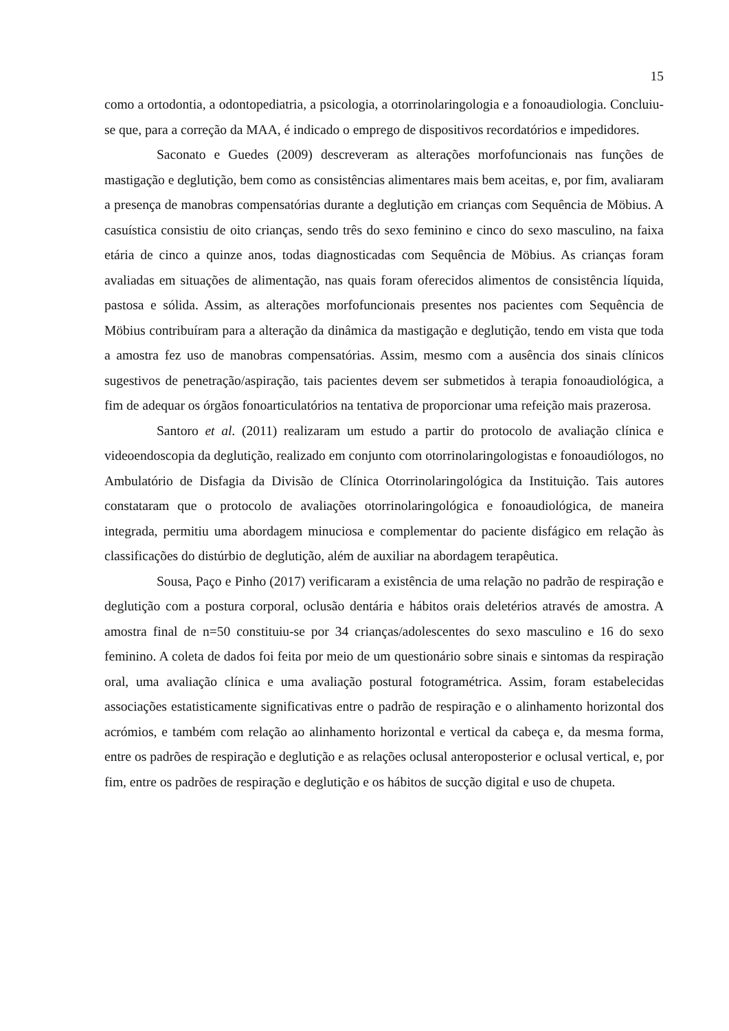15
como a ortodontia, a odontopediatria, a psicologia, a otorrinolaringologia e a fonoaudiologia. Concluiu-se que, para a correção da MAA, é indicado o emprego de dispositivos recordatórios e impedidores.
Saconato e Guedes (2009) descreveram as alterações morfofuncionais nas funções de mastigação e deglutição, bem como as consistências alimentares mais bem aceitas, e, por fim, avaliaram a presença de manobras compensatórias durante a deglutição em crianças com Sequência de Möbius. A casuística consistiu de oito crianças, sendo três do sexo feminino e cinco do sexo masculino, na faixa etária de cinco a quinze anos, todas diagnosticadas com Sequência de Möbius. As crianças foram avaliadas em situações de alimentação, nas quais foram oferecidos alimentos de consistência líquida, pastosa e sólida. Assim, as alterações morfofuncionais presentes nos pacientes com Sequência de Möbius contribuíram para a alteração da dinâmica da mastigação e deglutição, tendo em vista que toda a amostra fez uso de manobras compensatórias. Assim, mesmo com a ausência dos sinais clínicos sugestivos de penetração/aspiração, tais pacientes devem ser submetidos à terapia fonoaudiológica, a fim de adequar os órgãos fonoarticulatórios na tentativa de proporcionar uma refeição mais prazerosa.
Santoro et al. (2011) realizaram um estudo a partir do protocolo de avaliação clínica e videoendoscopia da deglutição, realizado em conjunto com otorrinolaringologistas e fonoaudiólogos, no Ambulatório de Disfagia da Divisão de Clínica Otorrinolaringológica da Instituição. Tais autores constataram que o protocolo de avaliações otorrinolaringológica e fonoaudiológica, de maneira integrada, permitiu uma abordagem minuciosa e complementar do paciente disfágico em relação às classificações do distúrbio de deglutição, além de auxiliar na abordagem terapêutica.
Sousa, Paço e Pinho (2017) verificaram a existência de uma relação no padrão de respiração e deglutição com a postura corporal, oclusão dentária e hábitos orais deletérios através de amostra. A amostra final de n=50 constituiu-se por 34 crianças/adolescentes do sexo masculino e 16 do sexo feminino. A coleta de dados foi feita por meio de um questionário sobre sinais e sintomas da respiração oral, uma avaliação clínica e uma avaliação postural fotogramétrica. Assim, foram estabelecidas associações estatisticamente significativas entre o padrão de respiração e o alinhamento horizontal dos acrómios, e também com relação ao alinhamento horizontal e vertical da cabeça e, da mesma forma, entre os padrões de respiração e deglutição e as relações oclusal anteroposterior e oclusal vertical, e, por fim, entre os padrões de respiração e deglutição e os hábitos de sucção digital e uso de chupeta.